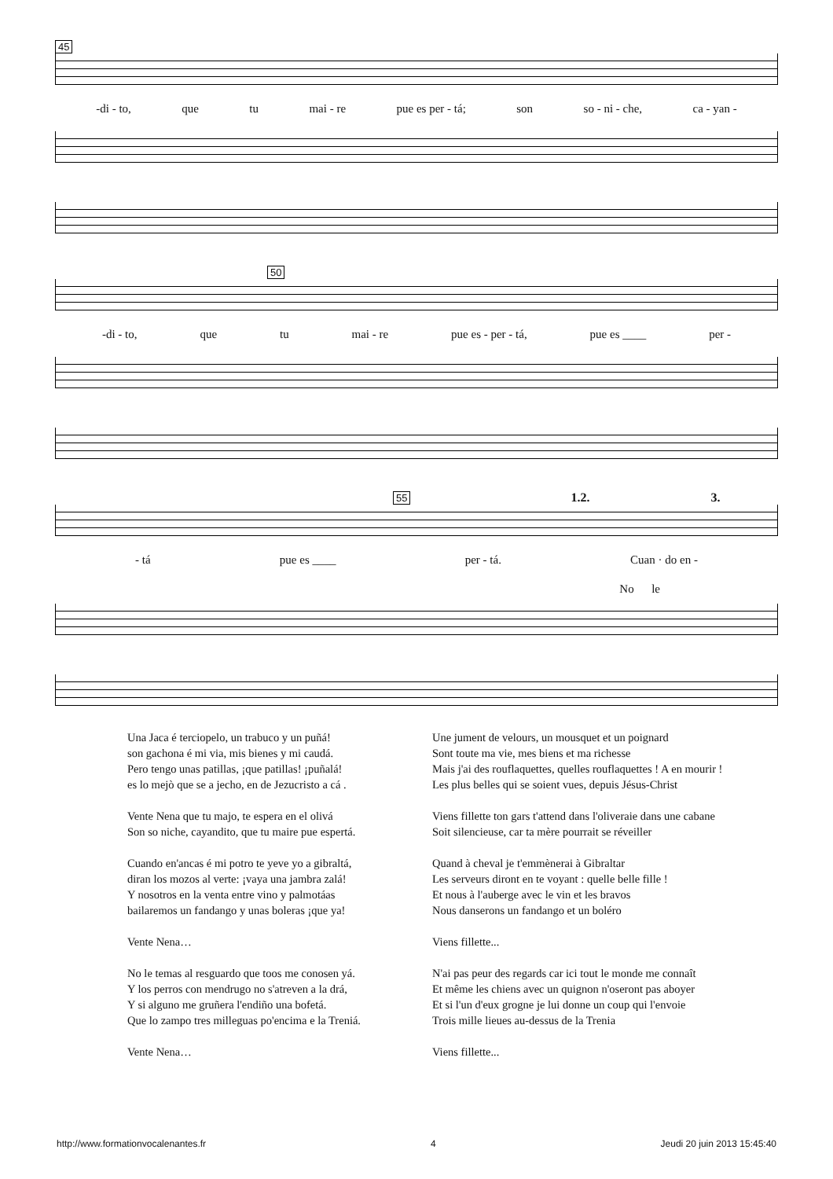45
-di - to, que tu mai - re pue es per - tá; son so - ni - che, ca - yan -
50
-di - to, que tu mai - re pue es - per - tá, pue es ____ per -
55 1.2. 3.
- tá pue es ____ per - tá. Cuan · do en -
No le
Una Jaca é terciopelo, un trabuco y un puñá!
son gachona é mi via, mis bienes y mi caudá.
Pero tengo unas patillas, ¡que patillas! ¡puñalá!
es lo mejò que se a jecho, en de Jezucristo a cá .
Vente Nena que tu majo, te espera en el olivá
Son so niche, cayandito, que tu maire pue espertá.
Cuando en'ancas é mi potro te yeve yo a gibraltá,
diran los mozos al verte: ¡vaya una jambra zalá!
Y nosotros en la venta entre vino y palmotáas
bailaremos un fandango y unas boleras ¡que ya!
Vente Nena…
No le temas al resguardo que toos me conosen yá.
Y los perros con mendrugo no s'atreven a la drá,
Y si alguno me gruñera l'endiño una bofetá.
Que lo zampo tres milleguas po'encima e la Treniá.
Vente Nena…
Une jument de velours, un mousquet et un poignard
Sont toute ma vie, mes biens et ma richesse
Mais j'ai des rouflaquettes, quelles rouflaquettes ! A en mourir !
Les plus belles qui se soient vues, depuis Jésus-Christ
Viens fillette ton gars t'attend dans l'oliveraie dans une cabane
Soit silencieuse, car ta mère pourrait se réveiller
Quand à cheval je t'emmènerai à Gibraltar
Les serveurs diront en te voyant : quelle belle fille !
Et nous à l'auberge avec le vin et les bravos
Nous danserons un fandango et un boléro
Viens fillette...
N'ai pas peur des regards car ici tout le monde me connaît
Et même les chiens avec un quignon n'oseront pas aboyer
Et si l'un d'eux grogne je lui donne un coup qui l'envoie
Trois mille lieues au-dessus de la Trenia
Viens fillette...
http://www.formationvocalenantes.fr 4 Jeudi 20 juin 2013 15:45:40